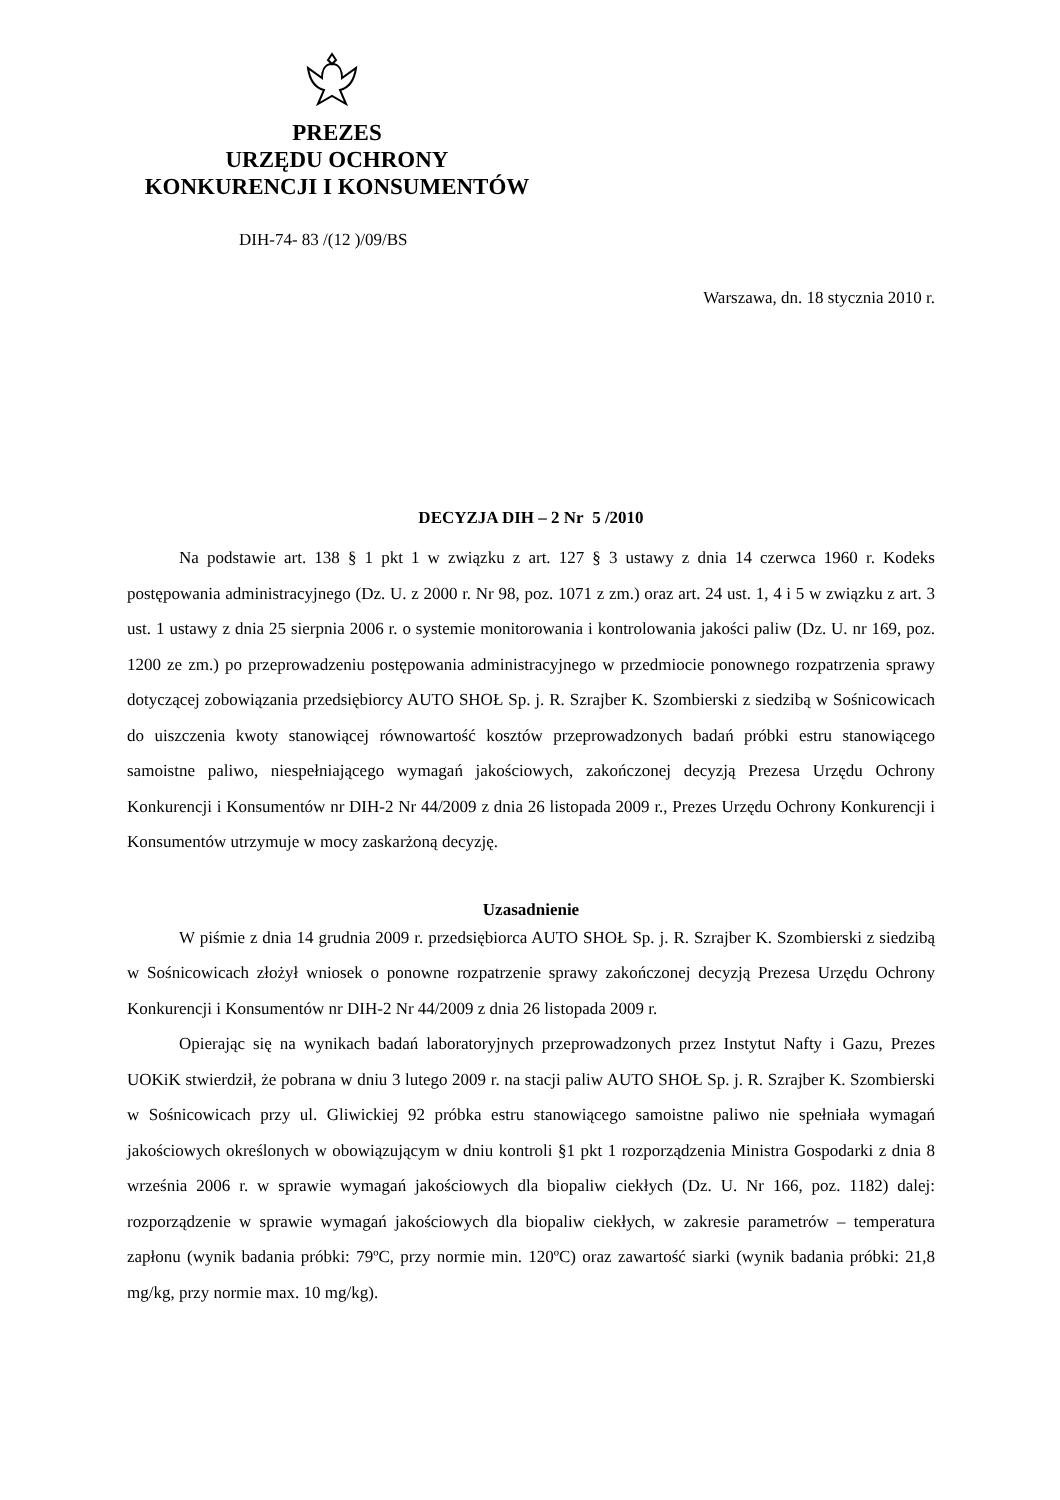PREZES
URZĘDU OCHRONY
KONKURENCJI I KONSUMENTÓW
DIH-74- 83 /(12 )/09/BS
Warszawa, dn. 18 stycznia 2010 r.
DECYZJA DIH – 2 Nr 5 /2010
Na podstawie art. 138 § 1 pkt 1 w związku z art. 127 § 3 ustawy z dnia 14 czerwca 1960 r. Kodeks postępowania administracyjnego (Dz. U. z 2000 r. Nr 98, poz. 1071 z zm.) oraz art. 24 ust. 1, 4 i 5 w związku z art. 3 ust. 1 ustawy z dnia 25 sierpnia 2006 r. o systemie monitorowania i kontrolowania jakości paliw (Dz. U. nr 169, poz. 1200 ze zm.) po przeprowadzeniu postępowania administracyjnego w przedmiocie ponownego rozpatrzenia sprawy dotyczącej zobowiązania przedsiębiorcy AUTO SHOŁ Sp. j. R. Szrajber K. Szombierski z siedzibą w Sośnicowicach do uiszczenia kwoty stanowiącej równowartość kosztów przeprowadzonych badań próbki estru stanowiącego samoistne paliwo, niespełniającego wymagań jakościowych, zakończonej decyzją Prezesa Urzędu Ochrony Konkurencji i Konsumentów nr DIH-2 Nr 44/2009 z dnia 26 listopada 2009 r., Prezes Urzędu Ochrony Konkurencji i Konsumentów utrzymuje w mocy zaskarżoną decyzję.
Uzasadnienie
W piśmie z dnia 14 grudnia 2009 r. przedsiębiorca AUTO SHOŁ Sp. j. R. Szrajber K. Szombierski z siedzibą w Sośnicowicach złożył wniosek o ponowne rozpatrzenie sprawy zakończonej decyzją Prezesa Urzędu Ochrony Konkurencji i Konsumentów nr DIH-2 Nr 44/2009 z dnia 26 listopada 2009 r.
Opierając się na wynikach badań laboratoryjnych przeprowadzonych przez Instytut Nafty i Gazu, Prezes UOKiK stwierdził, że pobrana w dniu 3 lutego 2009 r. na stacji paliw AUTO SHOŁ Sp. j. R. Szrajber K. Szombierski w Sośnicowicach przy ul. Gliwickiej 92 próbka estru stanowiącego samoistne paliwo nie spełniała wymagań jakościowych określonych w obowiązującym w dniu kontroli §1 pkt 1 rozporządzenia Ministra Gospodarki z dnia 8 września 2006 r. w sprawie wymagań jakościowych dla biopaliw ciekłych (Dz. U. Nr 166, poz. 1182) dalej: rozporządzenie w sprawie wymagań jakościowych dla biopaliw ciekłych, w zakresie parametrów – temperatura zapłonu (wynik badania próbki: 79ºC, przy normie min. 120ºC) oraz zawartość siarki (wynik badania próbki: 21,8 mg/kg, przy normie max. 10 mg/kg).